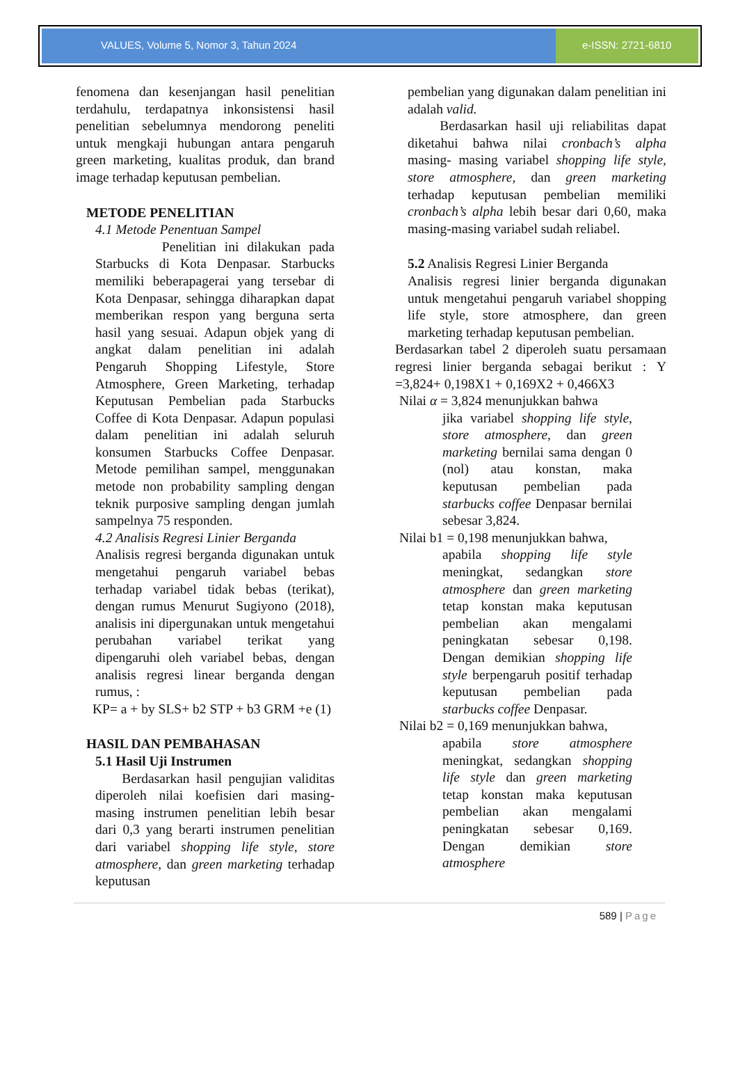VALUES, Volume 5, Nomor 3, Tahun 2024
e-ISSN: 2721-6810
fenomena dan kesenjangan hasil penelitian terdahulu, terdapatnya inkonsistensi hasil penelitian sebelumnya mendorong peneliti untuk mengkaji hubungan antara pengaruh green marketing, kualitas produk, dan brand image terhadap keputusan pembelian.
METODE PENELITIAN
4.1 Metode Penentuan Sampel
Penelitian ini dilakukan pada Starbucks di Kota Denpasar. Starbucks memiliki beberapagerai yang tersebar di Kota Denpasar, sehingga diharapkan dapat memberikan respon yang berguna serta hasil yang sesuai. Adapun objek yang di angkat dalam penelitian ini adalah Pengaruh Shopping Lifestyle, Store Atmosphere, Green Marketing, terhadap Keputusan Pembelian pada Starbucks Coffee di Kota Denpasar. Adapun populasi dalam penelitian ini adalah seluruh konsumen Starbucks Coffee Denpasar. Metode pemilihan sampel, menggunakan metode non probability sampling dengan teknik purposive sampling dengan jumlah sampelnya 75 responden.
4.2 Analisis Regresi Linier Berganda
Analisis regresi berganda digunakan untuk mengetahui pengaruh variabel bebas terhadap variabel tidak bebas (terikat), dengan rumus Menurut Sugiyono (2018), analisis ini dipergunakan untuk mengetahui perubahan variabel terikat yang dipengaruhi oleh variabel bebas, dengan analisis regresi linear berganda dengan rumus, :
KP= a + by SLS+ b2 STP + b3 GRM +e (1)
HASIL DAN PEMBAHASAN
5.1 Hasil Uji Instrumen
Berdasarkan hasil pengujian validitas diperoleh nilai koefisien dari masing-masing instrumen penelitian lebih besar dari 0,3 yang berarti instrumen penelitian dari variabel shopping life style, store atmosphere, dan green marketing terhadap keputusan
pembelian yang digunakan dalam penelitian ini adalah valid.
Berdasarkan hasil uji reliabilitas dapat diketahui bahwa nilai cronbach’s alpha masing- masing variabel shopping life style, store atmosphere, dan green marketing terhadap keputusan pembelian memiliki cronbach’s alpha lebih besar dari 0,60, maka masing-masing variabel sudah reliabel.
5.2 Analisis Regresi Linier Berganda
Analisis regresi linier berganda digunakan untuk mengetahui pengaruh variabel shopping life style, store atmosphere, dan green marketing terhadap keputusan pembelian.
Berdasarkan tabel 2 diperoleh suatu persamaan regresi linier berganda sebagai berikut : Y =3,824+ 0,198X1 + 0,169X2 + 0,466X3
Nilai α = 3,824 menunjukkan bahwa
jika variabel shopping life style, store atmosphere, dan green marketing bernilai sama dengan 0 (nol) atau konstan, maka keputusan pembelian pada starbucks coffee Denpasar bernilai sebesar 3,824.
Nilai b1 = 0,198 menunjukkan bahwa,
apabila shopping life style meningkat, sedangkan store atmosphere dan green marketing tetap konstan maka keputusan pembelian akan mengalami peningkatan sebesar 0,198. Dengan demikian shopping life style berpengaruh positif terhadap keputusan pembelian pada starbucks coffee Denpasar.
Nilai b2 = 0,169 menunjukkan bahwa,
apabila store atmosphere meningkat, sedangkan shopping life style dan green marketing tetap konstan maka keputusan pembelian akan mengalami peningkatan sebesar 0,169. Dengan demikian store atmosphere
589 | Page